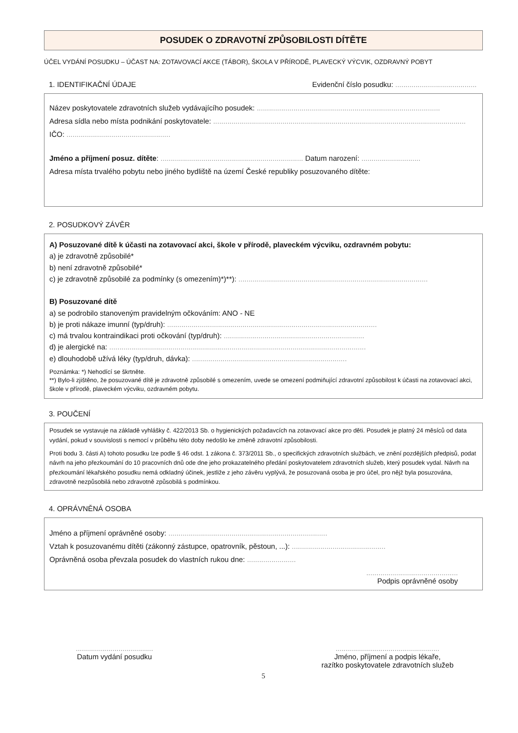POSUDEK O ZDRAVOTNÍ ZPŮSOBILOSTI DÍTĚTE
ÚČEL VYDÁNÍ POSUDKU – ÚČAST NA: ZOTAVOVACÍ AKCE (TÁBOR), ŠKOLA V PŘÍRODĚ, PLAVECKÝ VÝCVIK, OZDRAVNÝ POBYT
1. IDENTIFIKAČNÍ ÚDAJE Evidenční číslo posudku: ........................................
Název poskytovatele zdravotních služeb vydávajícího posudek: ..........................................................................................
Adresa sídla nebo místa podnikání poskytovatele: ............................................................................................................................
IČO: ...................................................
Jméno a příjmení posuz. dítěte: ...................................................................... Datum narození: .............................
Adresa místa trvalého pobytu nebo jiného bydliště na území České republiky posuzovaného dítěte:
2. POSUDKOVÝ ZÁVĚR
A) Posuzované dítě k účasti na zotavovací akci, škole v přírodě, plaveckém výcviku, ozdravném pobytu:
a) je zdravotně způsobilé*
b) není zdravotně způsobilé*
c) je zdravotně způsobilé za podmínky (s omezením)*)**): .............................................................................................
B) Posuzované dítě
a) se podrobilo stanoveným pravidelným očkováním: ANO - NE
b) je proti nákaze imunní (typ/druh): .......................................................................................................
c) má trvalou kontraindikaci proti očkování (typ/druh): .....................................................................
d) je alergické na: ..............................................................................................................................
e) dlouhodobě užívá léky (typ/druh, dávka): ............................................................................
Poznámka: *) Nehodící se škrtněte.
**) Bylo-li zjištěno, že posuzované dítě je zdravotně způsobilé s omezením, uvede se omezení podmiňující zdravotní způsobilost k účasti na zotavovací akci, škole v přírodě, plaveckém výcviku, ozdravném pobytu.
3. POUČENÍ
Posudek se vystavuje na základě vyhlášky č. 422/2013 Sb. o hygienických požadavcích na zotavovací akce pro děti. Posudek je platný 24 měsíců od data vydání, pokud v souvislosti s nemocí v průběhu této doby nedošlo ke změně zdravotní způsobilosti.
Proti bodu 3. části A) tohoto posudku lze podle § 46 odst. 1 zákona č. 373/2011 Sb., o specifických zdravotních službách, ve znění pozdějších předpisů, podat návrh na jeho přezkoumání do 10 pracovních dnů ode dne jeho prokazatelného předání poskytovatelem zdravotních služeb, který posudek vydal. Návrh na přezkoumání lékařského posudku nemá odkladný účinek, jestliže z jeho závěru vyplývá, že posuzovaná osoba je pro účel, pro nějž byla posuzována, zdravotně nezpůsobilá nebo zdravotně způsobilá s podmínkou.
4. OPRÁVNĚNÁ OSOBA
Jméno a příjmení oprávněné osoby: ..............................................................................
Vztah k posuzovanému dítěti (zákonný zástupce, opatrovník, pěstoun, ...): ..............................................
Oprávněná osoba převzala posudek do vlastních rukou dne: ........................
.............................................
Podpis oprávněné osoby
......................................
Datum vydání posudku
...................................................
Jméno, příjmení a podpis lékaře,
razítko poskytovatele zdravotních služeb
5